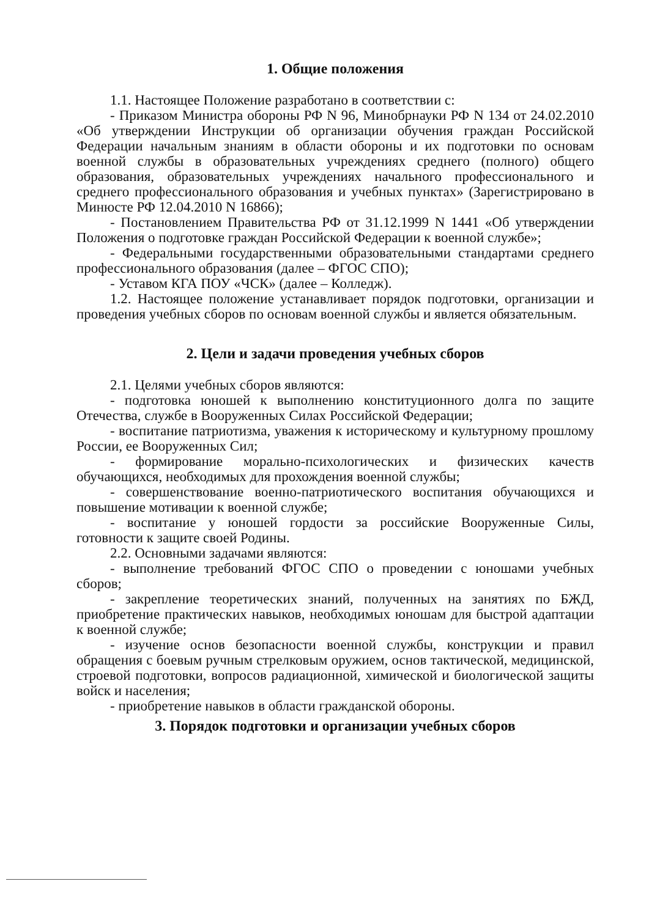1. Общие положения
1.1. Настоящее Положение разработано в соответствии с:
- Приказом Министра обороны РФ N 96, Минобрнауки РФ N 134 от 24.02.2010 «Об утверждении Инструкции об организации обучения граждан Российской Федерации начальным знаниям в области обороны и их подготовки по основам военной службы в образовательных учреждениях среднего (полного) общего образования, образовательных учреждениях начального профессионального и среднего профессионального образования и учебных пунктах» (Зарегистрировано в Минюсте РФ 12.04.2010 N 16866);
- Постановлением Правительства РФ от 31.12.1999 N 1441 «Об утверждении Положения о подготовке граждан Российской Федерации к военной службе»;
- Федеральными государственными образовательными стандартами среднего профессионального образования (далее – ФГОС СПО);
- Уставом КГА ПОУ «ЧСК» (далее – Колледж).
1.2. Настоящее положение устанавливает порядок подготовки, организации и проведения учебных сборов по основам военной службы и является обязательным.
2. Цели и задачи проведения учебных сборов
2.1. Целями учебных сборов являются:
- подготовка юношей к выполнению конституционного долга по защите Отечества, службе в Вооруженных Силах Российской Федерации;
- воспитание патриотизма, уважения к историческому и культурному прошлому России, ее Вооруженных Сил;
- формирование морально-психологических и физических качеств обучающихся, необходимых для прохождения военной службы;
- совершенствование военно-патриотического воспитания обучающихся и повышение мотивации к военной службе;
- воспитание у юношей гордости за российские Вооруженные Силы, готовности к защите своей Родины.
2.2. Основными задачами являются:
- выполнение требований ФГОС СПО о проведении с юношами учебных сборов;
- закрепление теоретических знаний, полученных на занятиях по БЖД, приобретение практических навыков, необходимых юношам для быстрой адаптации к военной службе;
- изучение основ безопасности военной службы, конструкции и правил обращения с боевым ручным стрелковым оружием, основ тактической, медицинской, строевой подготовки, вопросов радиационной, химической и биологической защиты войск и населения;
- приобретение навыков в области гражданской обороны.
3. Порядок подготовки и организации учебных сборов